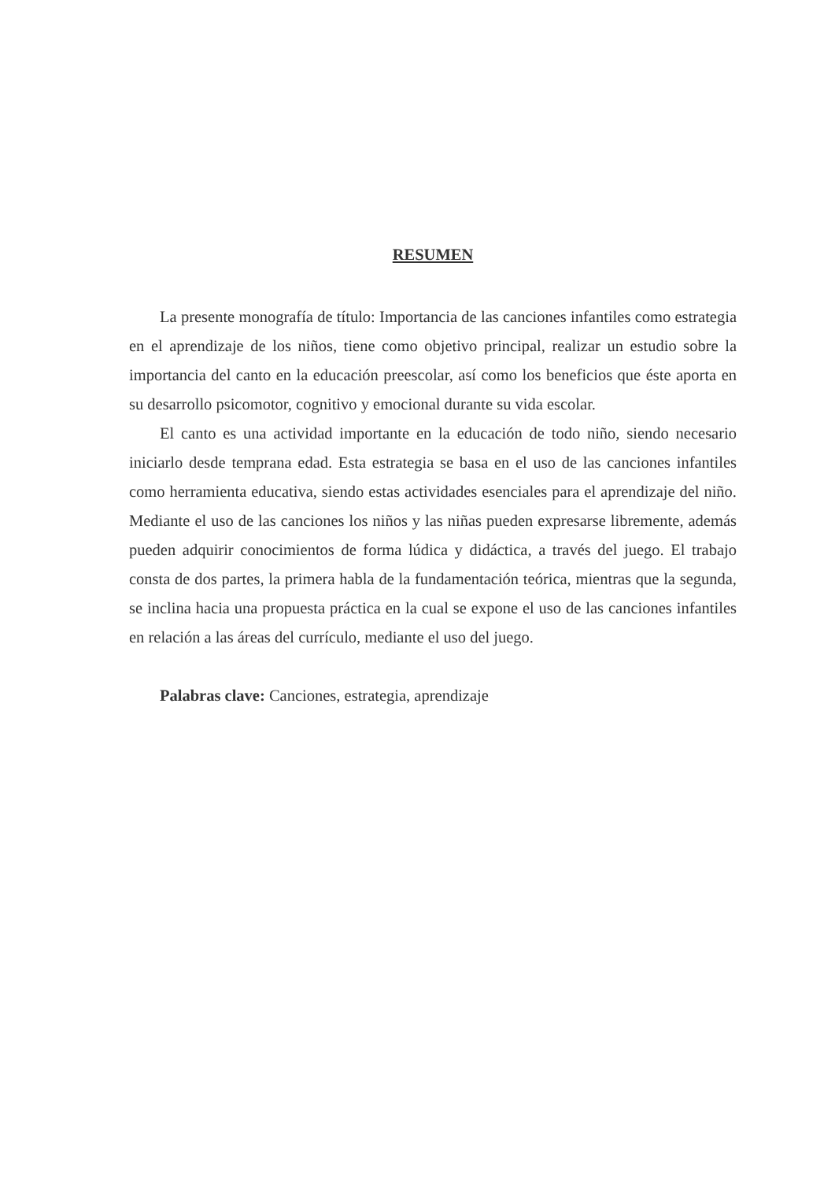RESUMEN
La presente monografía de título: Importancia de las canciones infantiles como estrategia en el aprendizaje de los niños, tiene como objetivo principal, realizar un estudio sobre la importancia del canto en la educación preescolar, así como los beneficios que éste aporta en su desarrollo psicomotor, cognitivo y emocional durante su vida escolar.
El canto es una actividad importante en la educación de todo niño, siendo necesario iniciarlo desde temprana edad. Esta estrategia se basa en el uso de las canciones infantiles como herramienta educativa, siendo estas actividades esenciales para el aprendizaje del niño. Mediante el uso de las canciones los niños y las niñas pueden expresarse libremente, además pueden adquirir conocimientos de forma lúdica y didáctica, a través del juego. El trabajo consta de dos partes, la primera habla de la fundamentación teórica, mientras que la segunda, se inclina hacia una propuesta práctica en la cual se expone el uso de las canciones infantiles en relación a las áreas del currículo, mediante el uso del juego.
Palabras clave: Canciones, estrategia, aprendizaje